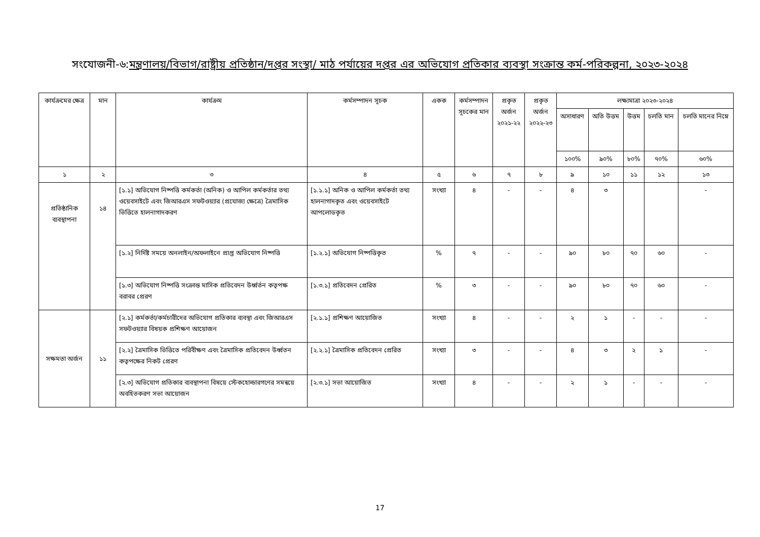সংযোজনী-৬:মন্ত্রণালয়/বিভাগ/রাষ্ট্রীয় প্রতিষ্ঠান/দপ্তর সংস্থা/ মাঠ পর্যায়ের দপ্তর এর অভিযোগ প্রতিকার ব্যবস্থা সংক্রান্ত কর্ম-পরিকল্পনা, ২০২৩-২০২৪
| কার্যক্রমের ক্ষেত্র | মান | কার্যক্রম | কর্মসম্পাদন সূচক | একক | কর্মসম্পাদন সূচকের মান | প্রকৃত অর্জন ২০২১-২২ | প্রকৃত অর্জন ২০২২-২৩ | লক্ষ্যমাত্রা ২০২৩-২০২৪ | | | | |
| --- | --- | --- | --- | --- | --- | --- | --- | --- | --- | --- | --- | --- |
| | | | | | | | | অসাধারণ | অতি উত্তম | উত্তম | চলতি মান | চলতি মানের নিম্নে |
| | | | | | | | | ১০০% | ৯০% | ৮০% | ৭০% | ৬০% |
| ১ | ২ | ৩ | ৪ | ৫ | ৬ | ৭ | ৮ | ৯ | ১০ | ১১ | ১২ | ১৩ |
| প্রতিষ্ঠানিক ব্যবস্থাপনা | ১৪ | [১.১] অভিযোগ নিষ্পত্তি কর্মকর্তা (অনিক) ও আপিল কর্মকর্তার তথ্য ওয়েবসাইটে এবং জিআরএস সফটওয়্যার (প্রযোজ্য ক্ষেত্রে) ত্রৈমাসিক ভিত্তিতে হালনাগাদকরণ | [১.১.১] অনিক ও আপিল কর্মকর্তা তথ্য হালনাগাদকৃত এবং ওয়েবসাইটে আপলোডকৃত | সংখ্যা | ৪ | - | - | ৪ | ৩ | | | - |
| | | [১.২] নির্দিষ্ট সময়ে অনলাইন/অফলাইনে প্রাপ্ত অভিযোগ নিষ্পত্তি | [১.২.১] অভিযোগ নিষ্পত্তিকৃত | % | ৭ | - | - | ৯০ | ৮০ | ৭০ | ৬০ | - |
| | | [১.৩] অভিযোগ নিষ্পত্তি সংক্রান্ত মাসিক প্রতিবেদন উর্ধ্বর্তন কতৃপক্ষ বরাবর প্রেরণ | [১.৩.১] প্রতিবেদন প্রেরিত | % | ৩ | - | - | ৯০ | ৮০ | ৭০ | ৬০ | - |
| সক্ষমতা অর্জন | ১১ | [২.১] কর্মকর্তা/কর্মচারীদের অভিযোগ প্রতিকার ব্যবস্থা এবং জিআরএস সফটওয়্যার বিষয়ক প্রশিক্ষণ আয়োজন | [২.১.১] প্রশিক্ষণ আয়োজিত | সংখ্যা | ৪ | - | - | ২ | ১ | - | - | - |
| | | [২.২] ত্রৈমাসিক ভিত্তিতে পরিবীক্ষণ এবং ত্রৈমাসিক প্রতিবেদন উর্ধ্বতন কতৃপক্ষের নিকট প্রেরণ | [২.২.১] ত্রৈমাসিক প্রতিবেদন প্রেরিত | সংখ্যা | ৩ | - | - | ৪ | ৩ | ২ | ১ | - |
| | | [২.৩] অভিযোগ প্রতিকার ব্যবস্থাপনা বিষয়ে স্টেকহোল্ডারগণের সমন্বয়ে অবহিতকরণ সভা আয়োজন | [২.৩.১] সভা আয়োজিত | সংখ্যা | ৪ | - | - | ২ | ১ | - | - | - |
17